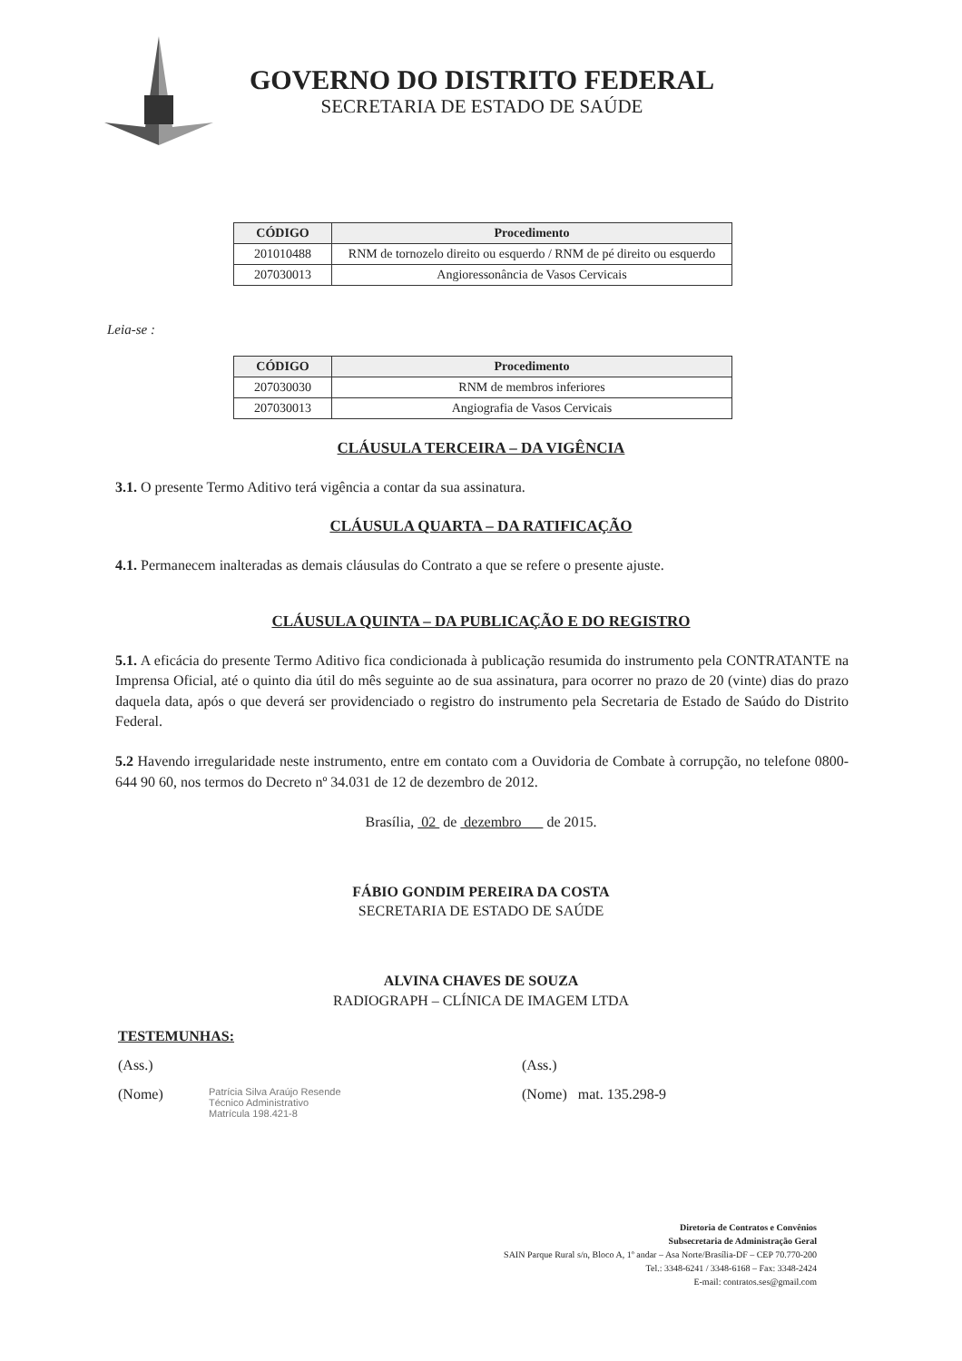GOVERNO DO DISTRITO FEDERAL
SECRETARIA DE ESTADO DE SAÚDE
| CÓDIGO | Procedimento |
| --- | --- |
| 201010488 | RNM de tornozelo direito ou esquerdo / RNM de pé direito ou esquerdo |
| 207030013 | Angioressonância de Vasos Cervicais |
Leia-se :
| CÓDIGO | Procedimento |
| --- | --- |
| 207030030 | RNM de membros inferiores |
| 207030013 | Angiografia de Vasos Cervicais |
CLÁUSULA TERCEIRA – DA VIGÊNCIA
3.1. O presente Termo Aditivo terá vigência a contar da sua assinatura.
CLÁUSULA QUARTA – DA RATIFICAÇÃO
4.1. Permanecem inalteradas as demais cláusulas do Contrato a que se refere o presente ajuste.
CLÁUSULA QUINTA – DA PUBLICAÇÃO E DO REGISTRO
5.1. A eficácia do presente Termo Aditivo fica condicionada à publicação resumida do instrumento pela CONTRATANTE na Imprensa Oficial, até o quinto dia útil do mês seguinte ao de sua assinatura, para ocorrer no prazo de 20 (vinte) dias do prazo daquela data, após o que deverá ser providenciado o registro do instrumento pela Secretaria de Estado de Saúdo do Distrito Federal.
5.2 Havendo irregularidade neste instrumento, entre em contato com a Ouvidoria de Combate à corrupção, no telefone 0800-644 90 60, nos termos do Decreto nº 34.031 de 12 de dezembro de 2012.
Brasília, 02 de dezembro de 2015.
FÁBIO GONDIM PEREIRA DA COSTA
SECRETARIA DE ESTADO DE SAÚDE
ALVINA CHAVES DE SOUZA
RADIOGRAPH – CLÍNICA DE IMAGEM LTDA
TESTEMUNHAS:
(Ass.) (Ass.)
(Nome)
Patrícia Silva Araújo Resende
Técnico Administrativo
Matrícula 198.421-8
(Nome) mat. 135.298-9
Diretoria de Contratos e Convênios
Subsecretaria de Administração Geral
SAIN Parque Rural s/n, Bloco A, 1º andar – Asa Norte/Brasília-DF – CEP 70.770-200
Tel.: 3348-6241 / 3348-6168 – Fax: 3348-2424
E-mail: contratos.ses@gmail.com